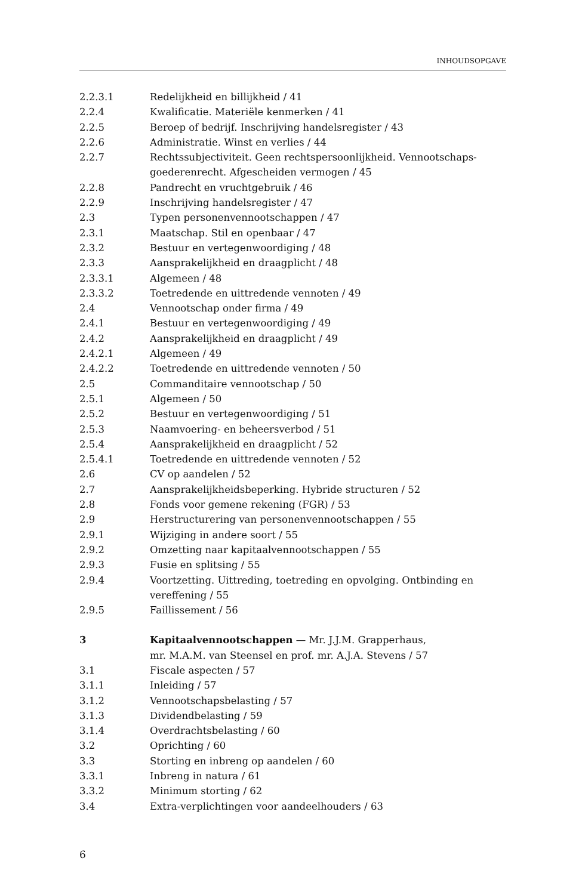INHOUDSOPGAVE
2.2.3.1 Redelijkheid en billijkheid / 41
2.2.4 Kwalificatie. Materiële kenmerken / 41
2.2.5 Beroep of bedrijf. Inschrijving handelsregister / 43
2.2.6 Administratie. Winst en verlies / 44
2.2.7 Rechtssubjectiviteit. Geen rechtspersoonlijkheid. Vennootschaps-goederenrecht. Afgescheiden vermogen / 45
2.2.8 Pandrecht en vruchtgebruik / 46
2.2.9 Inschrijving handelsregister / 47
2.3 Typen personenvennootschappen / 47
2.3.1 Maatschap. Stil en openbaar / 47
2.3.2 Bestuur en vertegenwoordiging / 48
2.3.3 Aansprakelijkheid en draagplicht / 48
2.3.3.1 Algemeen / 48
2.3.3.2 Toetredende en uittredende vennoten / 49
2.4 Vennootschap onder firma / 49
2.4.1 Bestuur en vertegenwoordiging / 49
2.4.2 Aansprakelijkheid en draagplicht / 49
2.4.2.1 Algemeen / 49
2.4.2.2 Toetredende en uittredende vennoten / 50
2.5 Commanditaire vennootschap / 50
2.5.1 Algemeen / 50
2.5.2 Bestuur en vertegenwoordiging / 51
2.5.3 Naamvoering- en beheersverbod / 51
2.5.4 Aansprakelijkheid en draagplicht / 52
2.5.4.1 Toetredende en uittredende vennoten / 52
2.6 CV op aandelen / 52
2.7 Aansprakelijkheidsbeperking. Hybride structuren / 52
2.8 Fonds voor gemene rekening (FGR) / 53
2.9 Herstructurering van personenvennootschappen / 55
2.9.1 Wijziging in andere soort / 55
2.9.2 Omzetting naar kapitaalvennootschappen / 55
2.9.3 Fusie en splitsing / 55
2.9.4 Voortzetting. Uittreding, toetreding en opvolging. Ontbinding en vereffening / 55
2.9.5 Faillissement / 56
3 Kapitaalvennootschappen — Mr. J.J.M. Grapperhaus,
mr. M.A.M. van Steensel en prof. mr. A.J.A. Stevens / 57
3.1 Fiscale aspecten / 57
3.1.1 Inleiding / 57
3.1.2 Vennootschapsbelasting / 57
3.1.3 Dividendbelasting / 59
3.1.4 Overdrachtsbelasting / 60
3.2 Oprichting / 60
3.3 Storting en inbreng op aandelen / 60
3.3.1 Inbreng in natura / 61
3.3.2 Minimum storting / 62
3.4 Extra-verplichtingen voor aandeelhouders / 63
6